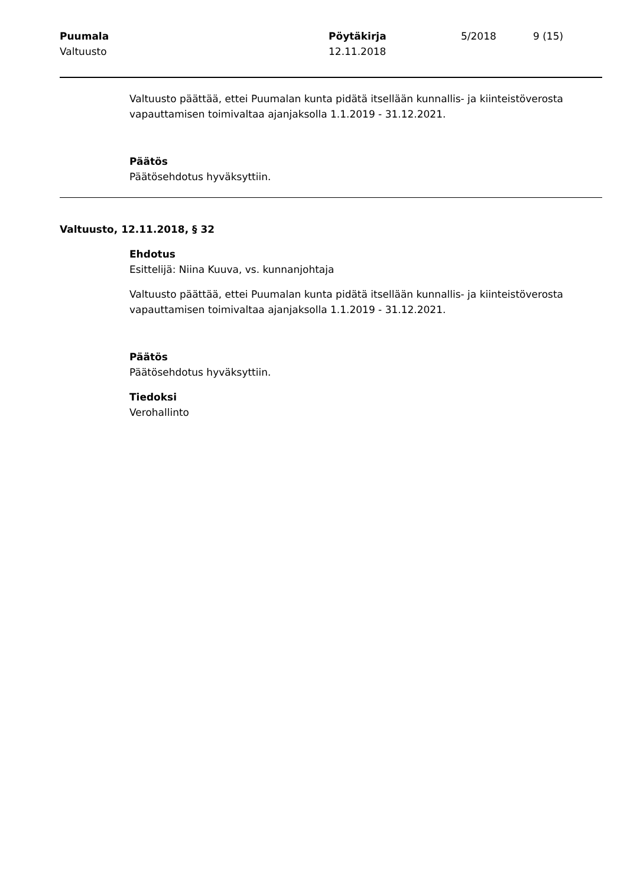Puumala
Valtuusto
Pöytäkirja
12.11.2018
5/2018 9 (15)
Valtuusto päättää, ettei Puumalan kunta pidätä itsellään kunnallis- ja kiinteistöverosta vapauttamisen toimivaltaa ajanjaksolla 1.1.2019 - 31.12.2021.
Päätös
Päätösehdotus hyväksyttiin.
Valtuusto, 12.11.2018, § 32
Ehdotus
Esittelijä: Niina Kuuva, vs. kunnanjohtaja
Valtuusto päättää, ettei Puumalan kunta pidätä itsellään kunnallis- ja kiinteistöverosta vapauttamisen toimivaltaa ajanjaksolla 1.1.2019 - 31.12.2021.
Päätös
Päätösehdotus hyväksyttiin.
Tiedoksi
Verohallinto